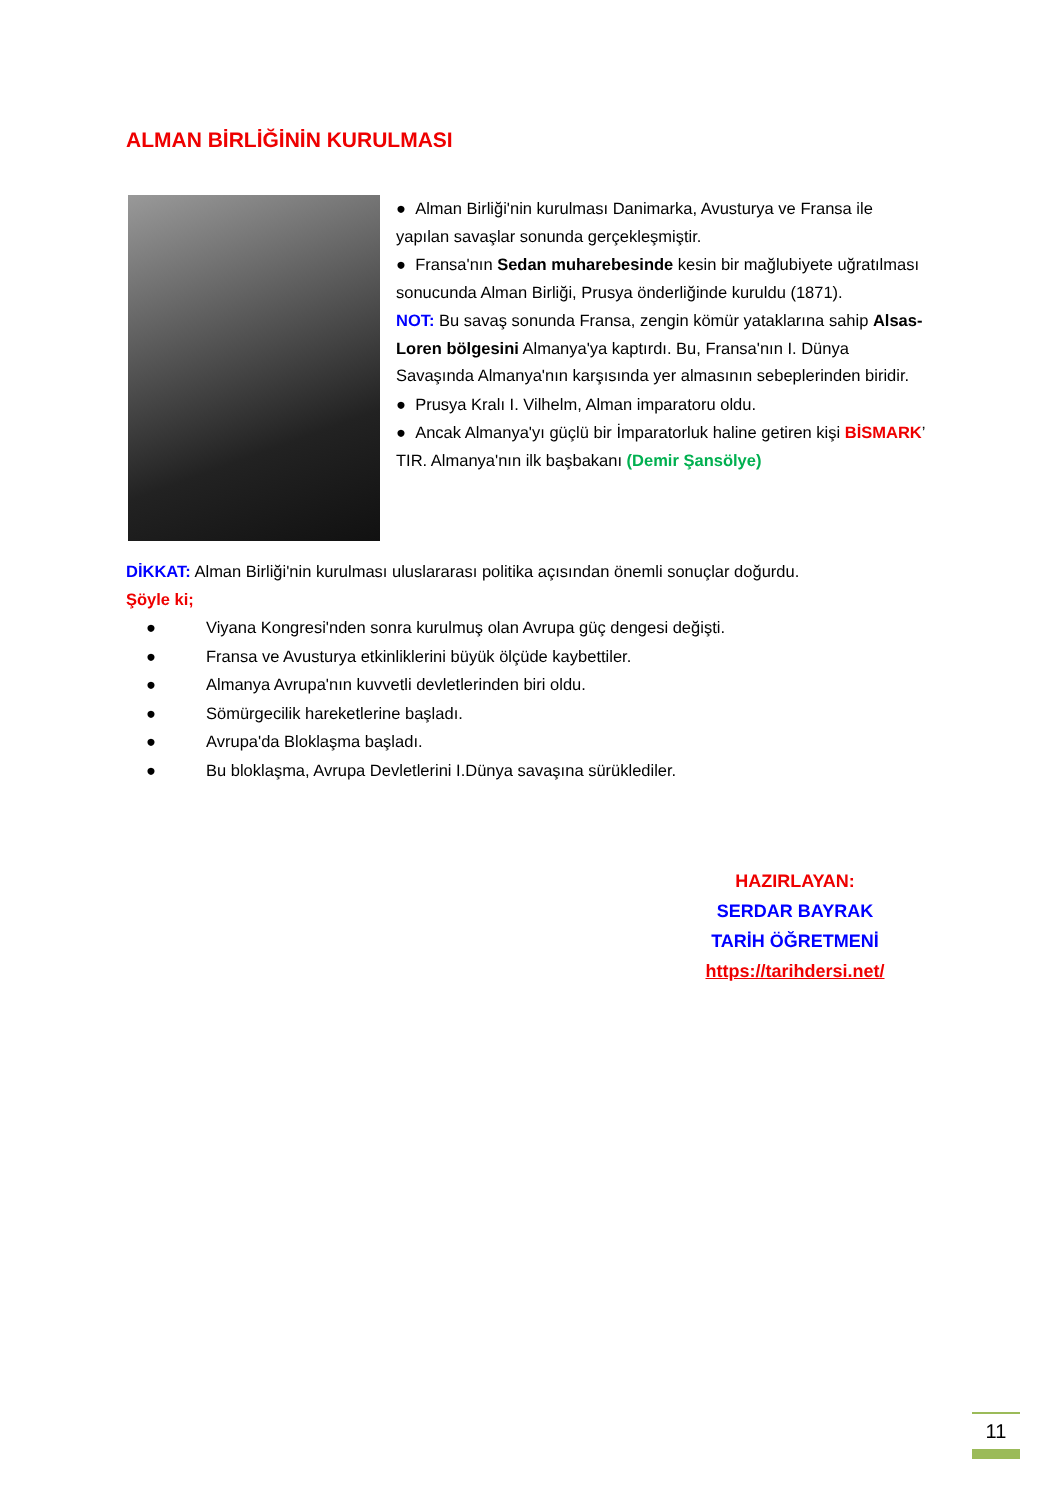ALMAN BİRLİĞİNİN KURULMASI
● Alman Birliği'nin kurulması Danimarka, Avusturya ve Fransa ile yapılan savaşlar sonunda gerçekleşmiştir.
● Fransa'nın Sedan muharebesinde kesin bir mağlubiyete uğratılması sonucunda Alman Birliği, Prusya önderliğinde kuruldu (1871).
NOT: Bu savaş sonunda Fransa, zengin kömür yataklarına sahip Alsas-Loren bölgesini Almanya'ya kaptırdı. Bu, Fransa'nın I. Dünya Savaşında Almanya'nın karşısında yer almasının sebeplerinden biridir.
● Prusya Kralı I. Vilhelm, Alman imparatoru oldu.
● Ancak Almanya'yı güçlü bir İmparatorluk haline getiren kişi BİSMARK’ TIR. Almanya'nın ilk başbakanı (Demir Şansölye)
DİKKAT: Alman Birliği'nin kurulması uluslararası politika açısından önemli sonuçlar doğurdu.
Şöyle ki;
● Viyana Kongresi'nden sonra kurulmuş olan Avrupa güç dengesi değişti.
● Fransa ve Avusturya etkinliklerini büyük ölçüde kaybettiler.
● Almanya Avrupa'nın kuvvetli devletlerinden biri oldu.
● Sömürgecilik hareketlerine başladı.
● Avrupa'da Bloklaşma başladı.
● Bu bloklaşma, Avrupa Devletlerini I.Dünya savaşına sürüklediler.
HAZIRLAYAN:
SERDAR BAYRAK
TARİH ÖĞRETMENİ
https://tarihdersi.net/
11